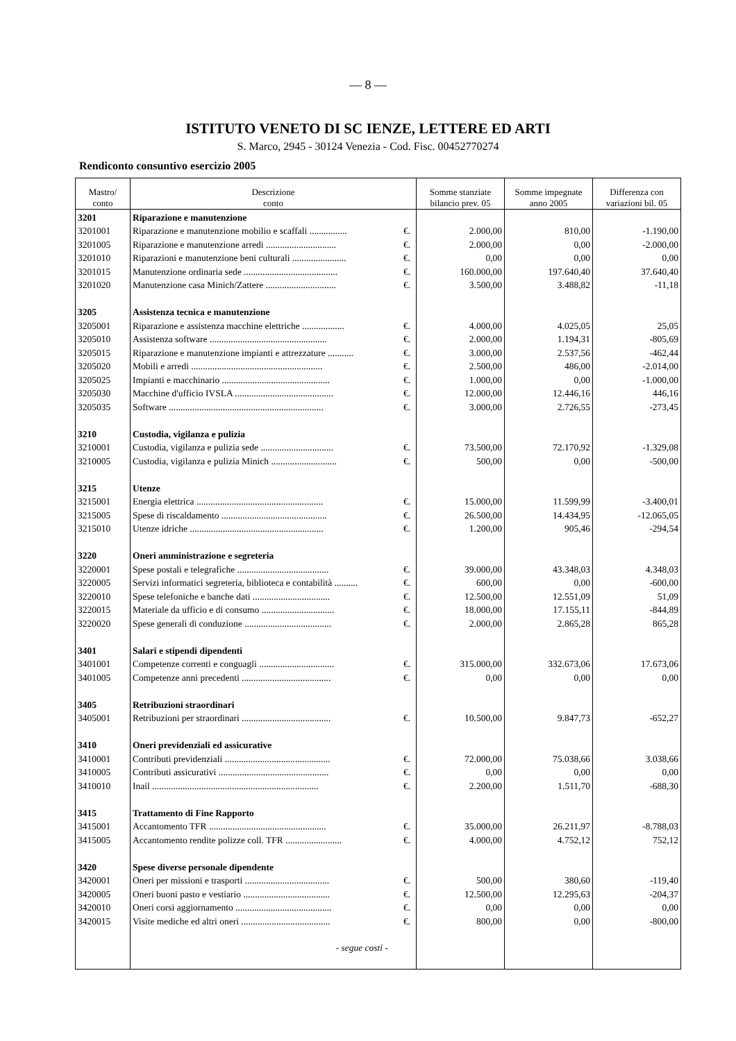— 8 —
ISTITUTO VENETO DI SC IENZE, LETTERE ED ARTI
S. Marco, 2945 - 30124 Venezia - Cod. Fisc. 00452770274
Rendiconto consuntivo esercizio 2005
| Mastro/ conto | Descrizione conto | | Somme stanziate bilancio prev. 05 | Somme impegnate anno 2005 | Differenza con variazioni bil. 05 |
| --- | --- | --- | --- | --- | --- |
| 3201 | Riparazione e manutenzione | | | | |
| 3201001 | Riparazione e manutenzione mobilio e scaffali ................ | €. | 2.000,00 | 810,00 | -1.190,00 |
| 3201005 | Riparazione e manutenzione arredi .............................. | €. | 2.000,00 | 0,00 | -2.000,00 |
| 3201010 | Riparazioni e manutenzione beni culturali ....................... | €. | 0,00 | 0,00 | 0,00 |
| 3201015 | Manutenzione ordinaria sede ........................................ | €. | 160.000,00 | 197.640,40 | 37.640,40 |
| 3201020 | Manutenzione casa Minich/Zattere .............................. | €. | 3.500,00 | 3.488,82 | -11,18 |
| 3205 | Assistenza tecnica e manutenzione | | | | |
| 3205001 | Riparazione e assistenza macchine elettriche .................. | €. | 4.000,00 | 4.025,05 | 25,05 |
| 3205010 | Assistenza software .................................................. | €. | 2.000,00 | 1.194,31 | -805,69 |
| 3205015 | Riparazione e manutenzione impianti e attrezzature ........... | €. | 3.000,00 | 2.537,56 | -462,44 |
| 3205020 | Mobili e arredi ........................................................ | €. | 2.500,00 | 486,00 | -2.014,00 |
| 3205025 | Impianti e macchinario .............................................. | €. | 1.000,00 | 0,00 | -1.000,00 |
| 3205030 | Macchine d'ufficio IVSLA .......................................... | €. | 12.000,00 | 12.446,16 | 446,16 |
| 3205035 | Software .................................................................. | €. | 3.000,00 | 2.726,55 | -273,45 |
| 3210 | Custodia, vigilanza e pulizia | | | | |
| 3210001 | Custodia, vigilanza e pulizia sede ............................... | €. | 73.500,00 | 72.170,92 | -1.329,08 |
| 3210005 | Custodia, vigilanza e pulizia Minich ............................ | €. | 500,00 | 0,00 | -500,00 |
| 3215 | Utenze | | | | |
| 3215001 | Energia elettrica ...................................................... | €. | 15.000,00 | 11.599,99 | -3.400,01 |
| 3215005 | Spese di riscaldamento ............................................. | €. | 26.500,00 | 14.434,95 | -12.065,05 |
| 3215010 | Utenze idriche ......................................................... | €. | 1.200,00 | 905,46 | -294,54 |
| 3220 | Oneri amministrazione e segreteria | | | | |
| 3220001 | Spese postali e telegrafiche ....................................... | €. | 39.000,00 | 43.348,03 | 4.348,03 |
| 3220005 | Servizi informatici segreteria, biblioteca e contabilità .......... | €. | 600,00 | 0,00 | -600,00 |
| 3220010 | Spese telefoniche e banche dati ................................. | €. | 12.500,00 | 12.551,09 | 51,09 |
| 3220015 | Materiale da ufficio e di consumo ............................... | €. | 18.000,00 | 17.155,11 | -844,89 |
| 3220020 | Spese generali di conduzione ..................................... | €. | 2.000,00 | 2.865,28 | 865,28 |
| 3401 | Salari e stipendi dipendenti | | | | |
| 3401001 | Competenze correnti e conguagli ................................ | €. | 315.000,00 | 332.673,06 | 17.673,06 |
| 3401005 | Competenze anni precedenti ...................................... | €. | 0,00 | 0,00 | 0,00 |
| 3405 | Retribuzioni straordinari | | | | |
| 3405001 | Retribuzioni per straordinari ...................................... | €. | 10.500,00 | 9.847,73 | -652,27 |
| 3410 | Oneri previdenziali ed assicurative | | | | |
| 3410001 | Contributi previdenziali ............................................. | €. | 72.000,00 | 75.038,66 | 3.038,66 |
| 3410005 | Contributi assicurativi ............................................... | €. | 0,00 | 0,00 | 0,00 |
| 3410010 | Inail ....................................................................... | €. | 2.200,00 | 1.511,70 | -688,30 |
| 3415 | Trattamento di Fine Rapporto | | | | |
| 3415001 | Accantomento TFR .................................................. | €. | 35.000,00 | 26.211,97 | -8.788,03 |
| 3415005 | Accantomento rendite polizze coll. TFR ........................ | €. | 4.000,00 | 4.752,12 | 752,12 |
| 3420 | Spese diverse personale dipendente | | | | |
| 3420001 | Oneri per missioni e trasporti .................................... | €. | 500,00 | 380,60 | -119,40 |
| 3420005 | Oneri buoni pasto e vestiario ..................................... | €. | 12.500,00 | 12.295,63 | -204,37 |
| 3420010 | Oneri corsi aggiornamento ......................................... | €. | 0,00 | 0,00 | 0,00 |
| 3420015 | Visite mediche ed altri oneri ...................................... | €. | 800,00 | 0,00 | -800,00 |
| | - segue costi - | | | | |